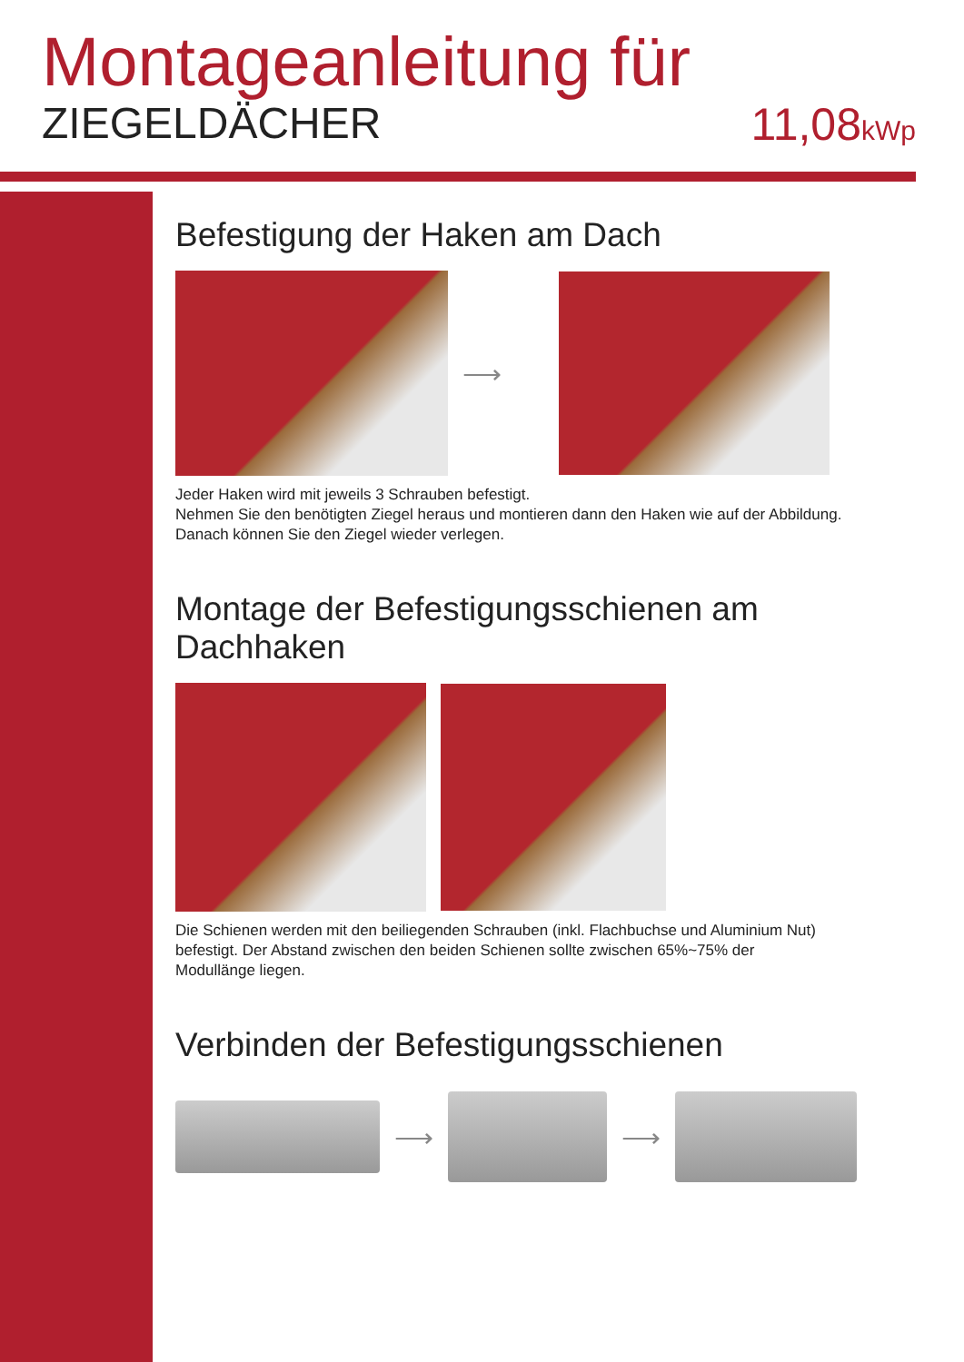Montageanleitung für
ZIEGELDÄCHER 11,08kWp
Befestigung der Haken am Dach
⟶
Jeder Haken wird mit jeweils 3 Schrauben befestigt.
Nehmen Sie den benötigten Ziegel heraus und montieren dann den Haken wie auf der Abbildung.
Danach können Sie den Ziegel wieder verlegen.
Montage der Befestigungsschienen am Dachhaken
Die Schienen werden mit den beiliegenden Schrauben (inkl. Flachbuchse und Aluminium Nut)
befestigt. Der Abstand zwischen den beiden Schienen sollte zwischen 65%~75% der
Modullänge liegen.
Verbinden der Befestigungsschienen
⟶ ⟶